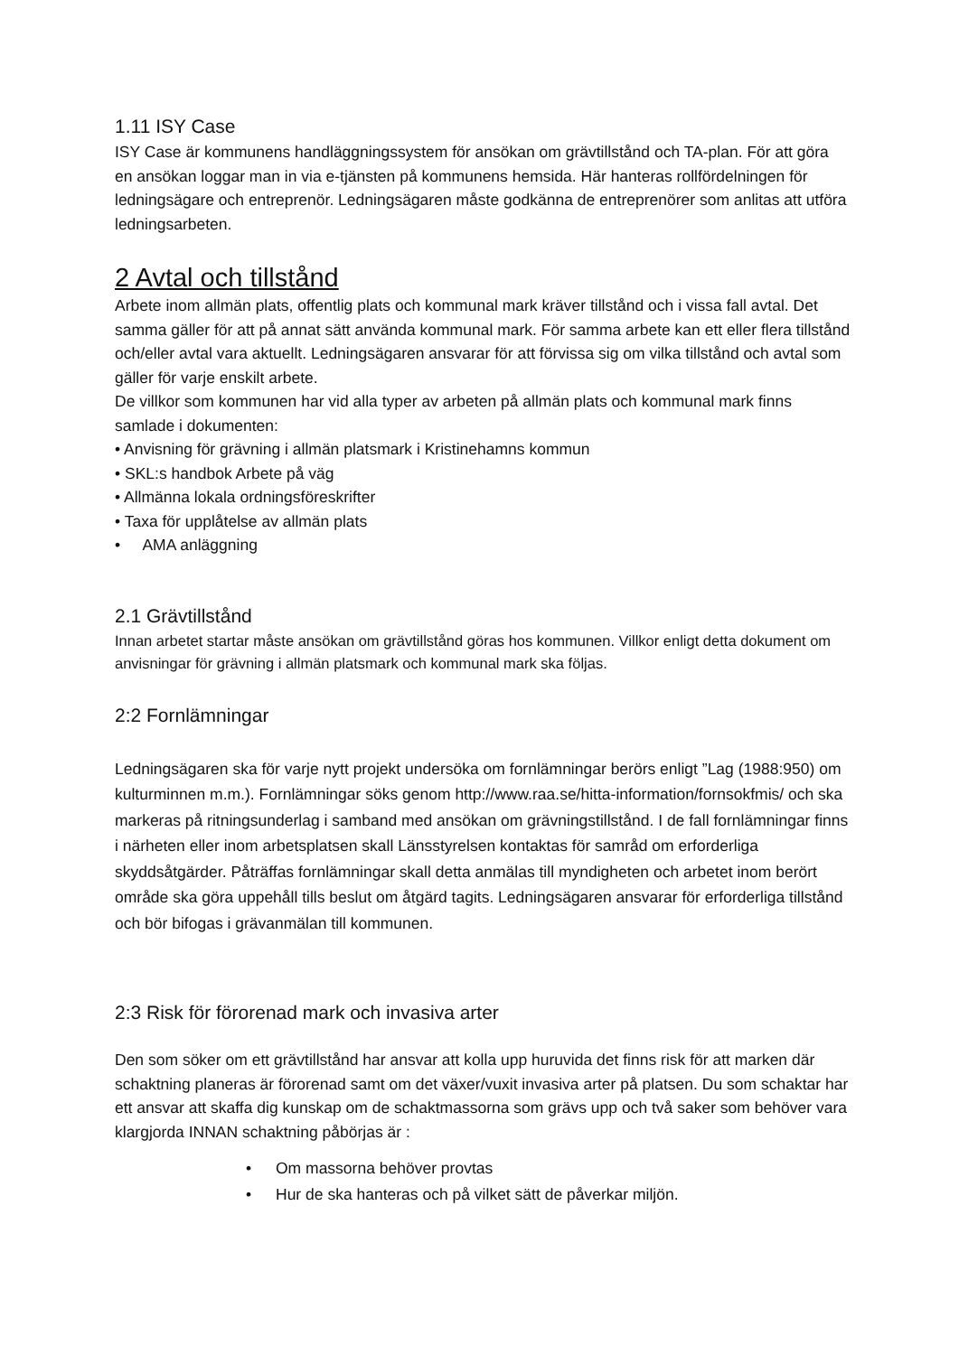1.11 ISY Case
ISY Case är kommunens handläggningssystem för ansökan om grävtillstånd och TA-plan. För att göra en ansökan loggar man in via e-tjänsten på kommunens hemsida. Här hanteras rollfördelningen för ledningsägare och entreprenör. Ledningsägaren måste godkänna de entreprenörer som anlitas att utföra ledningsarbeten.
2 Avtal och tillstånd
Arbete inom allmän plats, offentlig plats och kommunal mark kräver tillstånd och i vissa fall avtal. Det samma gäller för att på annat sätt använda kommunal mark. För samma arbete kan ett eller flera tillstånd och/eller avtal vara aktuellt. Ledningsägaren ansvarar för att förvissa sig om vilka tillstånd och avtal som gäller för varje enskilt arbete.
De villkor som kommunen har vid alla typer av arbeten på allmän plats och kommunal mark finns samlade i dokumenten:
• Anvisning för grävning i allmän platsmark i Kristinehamns kommun
• SKL:s handbok Arbete på väg
• Allmänna lokala ordningsföreskrifter
• Taxa för upplåtelse av allmän plats
• AMA anläggning
2.1 Grävtillstånd
Innan arbetet startar måste ansökan om grävtillstånd göras hos kommunen. Villkor enligt detta dokument om anvisningar för grävning i allmän platsmark och kommunal mark ska följas.
2:2 Fornlämningar
Ledningsägaren ska för varje nytt projekt undersöka om fornlämningar berörs enligt ”Lag (1988:950) om kulturminnen m.m.). Fornlämningar söks genom http://www.raa.se/hitta-information/fornsokfmis/ och ska markeras på ritningsunderlag i samband med ansökan om grävningstillstånd. I de fall fornlämningar finns i närheten eller inom arbetsplatsen skall Länsstyrelsen kontaktas för samråd om erforderliga skyddsåtgärder. Påträffas fornlämningar skall detta anmälas till myndigheten och arbetet inom berört område ska göra uppehåll tills beslut om åtgärd tagits. Ledningsägaren ansvarar för erforderliga tillstånd och bör bifogas i grävanmälan till kommunen.
2:3 Risk för förorenad mark och invasiva arter
Den som söker om ett grävtillstånd har ansvar att kolla upp huruvida det finns risk för att marken där schaktning planeras är förorenad samt om det växer/vuxit invasiva arter på platsen. Du som schaktar har ett ansvar att skaffa dig kunskap om de schaktmassorna som grävs upp och två saker som behöver vara klargjorda INNAN schaktning påbörjas är :
• Om massorna behöver provtas
• Hur de ska hanteras och på vilket sätt de påverkar miljön.